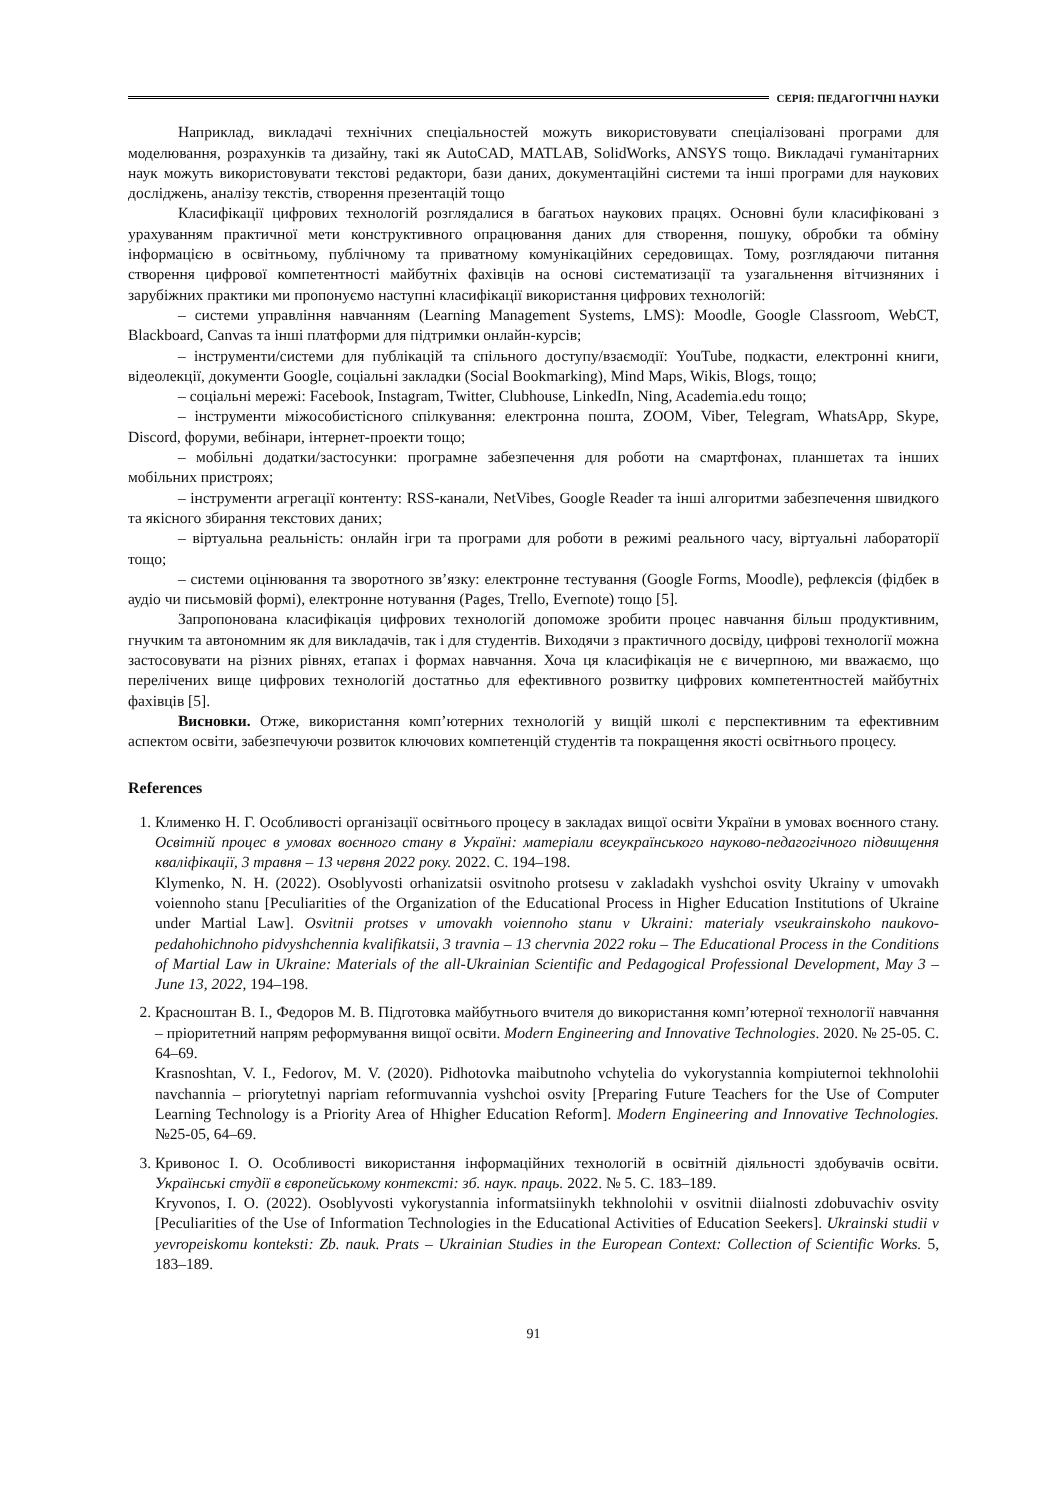СЕРІЯ: ПЕДАГОГІЧНІ НАУКИ
Наприклад, викладачі технічних спеціальностей можуть використовувати спеціалізовані програми для моделювання, розрахунків та дизайну, такі як AutoCAD, MATLAB, SolidWorks, ANSYS тощо. Викладачі гуманітарних наук можуть використовувати текстові редактори, бази даних, документаційні системи та інші програми для наукових досліджень, аналізу текстів, створення презентацій тощо
Класифікації цифрових технологій розглядалися в багатьох наукових працях. Основні були класифіковані з урахуванням практичної мети конструктивного опрацювання даних для створення, пошуку, обробки та обміну інформацією в освітньому, публічному та приватному комунікаційних середовищах. Тому, розглядаючи питання створення цифрової компетентності майбутніх фахівців на основі систематизації та узагальнення вітчизняних і зарубіжних практики ми пропонуємо наступні класифікації використання цифрових технологій:
– системи управління навчанням (Learning Management Systems, LMS): Moodle, Google Classroom, WebCT, Blackboard, Canvas та інші платформи для підтримки онлайн-курсів;
– інструменти/системи для публікацій та спільного доступу/взаємодії: YouTube, подкасти, електронні книги, відеолекції, документи Google, соціальні закладки (Social Bookmarking), Mind Maps, Wikis, Blogs, тощо;
– соціальні мережі: Facebook, Instagram, Twitter, Clubhouse, LinkedIn, Ning, Academia.edu тощо;
– інструменти міжособистісного спілкування: електронна пошта, ZOOM, Viber, Telegram, WhatsApp, Skype, Discord, форуми, вебінари, інтернет-проекти тощо;
– мобільні додатки/застосунки: програмне забезпечення для роботи на смартфонах, планшетах та інших мобільних пристроях;
– інструменти агрегації контенту: RSS-канали, NetVibes, Google Reader та інші алгоритми забезпечення швидкого та якісного збирання текстових даних;
– віртуальна реальність: онлайн ігри та програми для роботи в режимі реального часу, віртуальні лабораторії тощо;
– системи оцінювання та зворотного зв’язку: електронне тестування (Google Forms, Moodle), рефлексія (фідбек в аудіо чи письмовій формі), електронне нотування (Pages, Trello, Evernote) тощо [5].
Запропонована класифікація цифрових технологій допоможе зробити процес навчання більш продуктивним, гнучким та автономним як для викладачів, так і для студентів. Виходячи з практичного досвіду, цифрові технології можна застосовувати на різних рівнях, етапах і формах навчання. Хоча ця класифікація не є вичерпною, ми вважаємо, що перелічених вище цифрових технологій достатньо для ефективного розвитку цифрових компетентностей майбутніх фахівців [5].
Висновки. Отже, використання комп’ютерних технологій у вищій школі є перспективним та ефективним аспектом освіти, забезпечуючи розвиток ключових компетенцій студентів та покращення якості освітнього процесу.
References
1. Клименко Н. Г. Особливості організації освітнього процесу в закладах вищої освіти України в умовах воєнного стану. Освітній процес в умовах воєнного стану в Україні: матеріали всеукраїнського науково-педагогічного підвищення кваліфікації, 3 травня – 13 червня 2022 року. 2022. С. 194–198.
Klymenko, N. H. (2022). Osoblyvosti orhanizatsii osvitnoho protsesu v zakladakh vyshchoi osvity Ukrainy v umovakh voiennoho stanu [Peculiarities of the Organization of the Educational Process in Higher Education Institutions of Ukraine under Martial Law]. Osvitnii protses v umovakh voiennoho stanu v Ukraini: materialy vseukrainskoho naukovo-pedahohichnoho pidvyshchennia kvalifikatsii, 3 travnia – 13 chervnia 2022 roku – The Educational Process in the Conditions of Martial Law in Ukraine: Materials of the all-Ukrainian Scientific and Pedagogical Professional Development, May 3 – June 13, 2022, 194–198.
2. Красноштан В. І., Федоров М. В. Підготовка майбутнього вчителя до використання комп’ютерної технології навчання – пріоритетний напрям реформування вищої освіти. Modern Engineering and Innovative Technologies. 2020. № 25-05. С. 64–69.
Krasnoshtan, V. I., Fedorov, M. V. (2020). Pidhotovka maibutnoho vchytelia do vykorystannia kompiuternoi tekhnolohii navchannia – priorytetnyi napriam reformuvannia vyshchoi osvity [Preparing Future Teachers for the Use of Computer Learning Technology is a Priority Area of Hhigher Education Reform]. Modern Engineering and Innovative Technologies. №25-05, 64–69.
3. Кривонос І. О. Особливості використання інформаційних технологій в освітній діяльності здобувачів освіти. Українські студії в європейському контексті: зб. наук. праць. 2022. № 5. С. 183–189.
Kryvonos, I. O. (2022). Osoblyvosti vykorystannia informatsiinykh tekhnolohii v osvitnii diialnosti zdobuvachiv osvity [Peculiarities of the Use of Information Technologies in the Educational Activities of Education Seekers]. Ukrainski studii v yevropeiskomu konteksti: Zb. nauk. Prats – Ukrainian Studies in the European Context: Collection of Scientific Works. 5, 183–189.
91